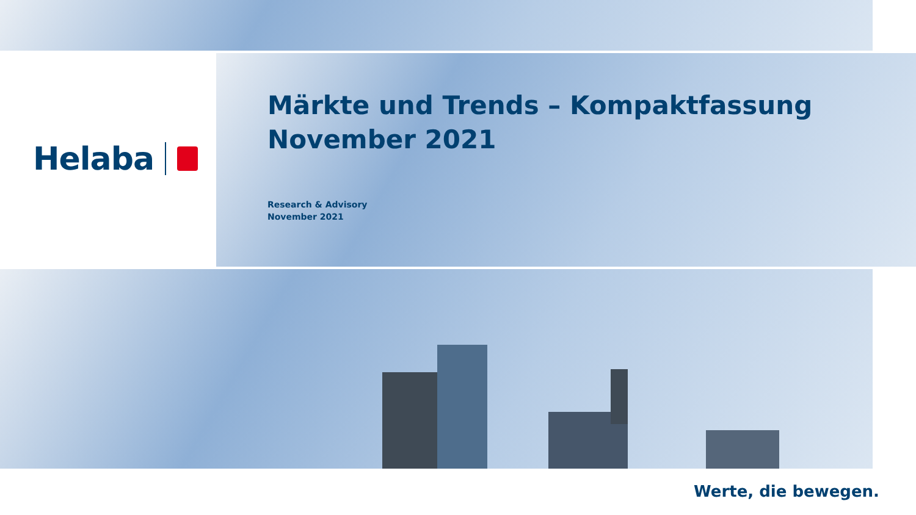Helaba
Märkte und Trends – Kompaktfassung
November 2021
Research & Advisory
November 2021
Werte, die bewegen.